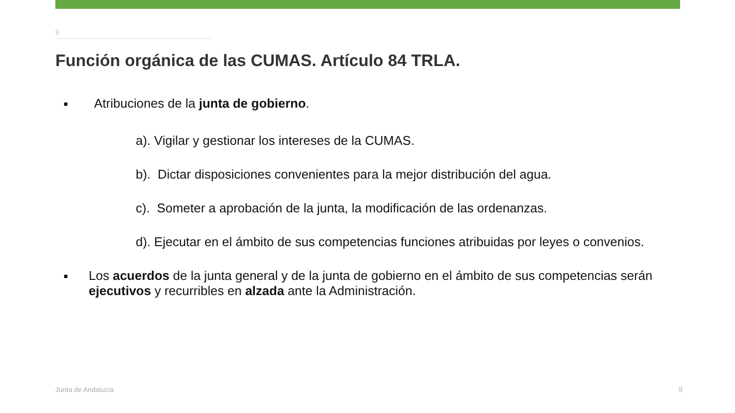9
Función orgánica de las CUMAS. Artículo 84 TRLA.
■ Atribuciones de la junta de gobierno.
a). Vigilar y gestionar los intereses de la CUMAS.
b). Dictar disposiciones convenientes para la mejor distribución del agua.
c). Someter a aprobación de la junta, la modificación de las ordenanzas.
d). Ejecutar en el ámbito de sus competencias funciones atribuidas por leyes o convenios.
■ Los acuerdos de la junta general y de la junta de gobierno en el ámbito de sus competencias serán ejecutivos y recurribles en alzada ante la Administración.
Junta de Andalucía 9